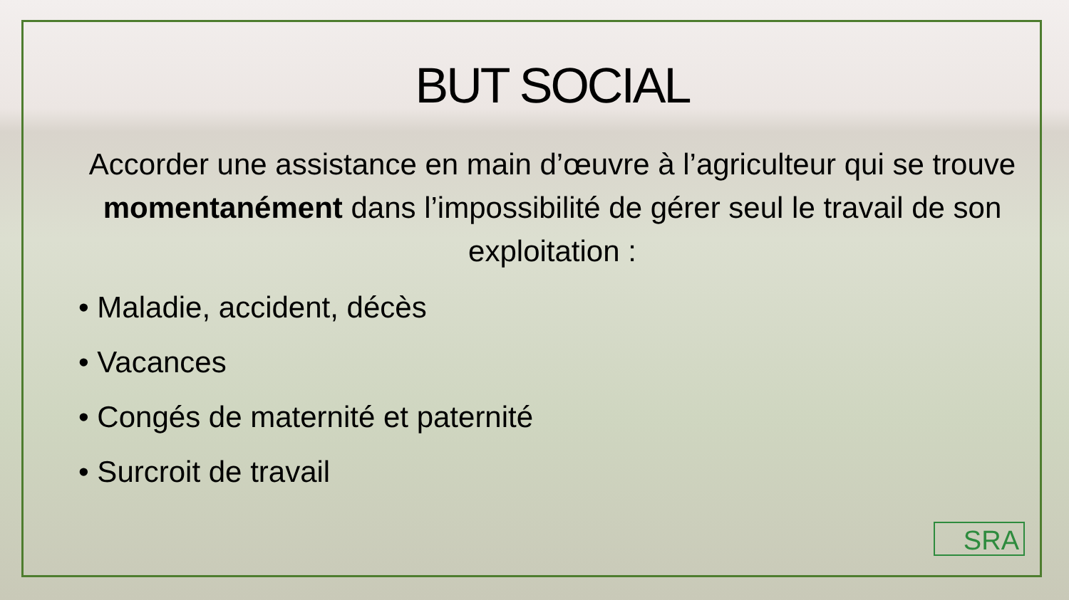BUT SOCIAL
Accorder une assistance en main d’œuvre à l’agriculteur qui se trouve momentanément dans l’impossibilité de gérer seul le travail de son exploitation :
• Maladie, accident, décès
• Vacances
• Congés de maternité et paternité
• Surcroit de travail
SRA